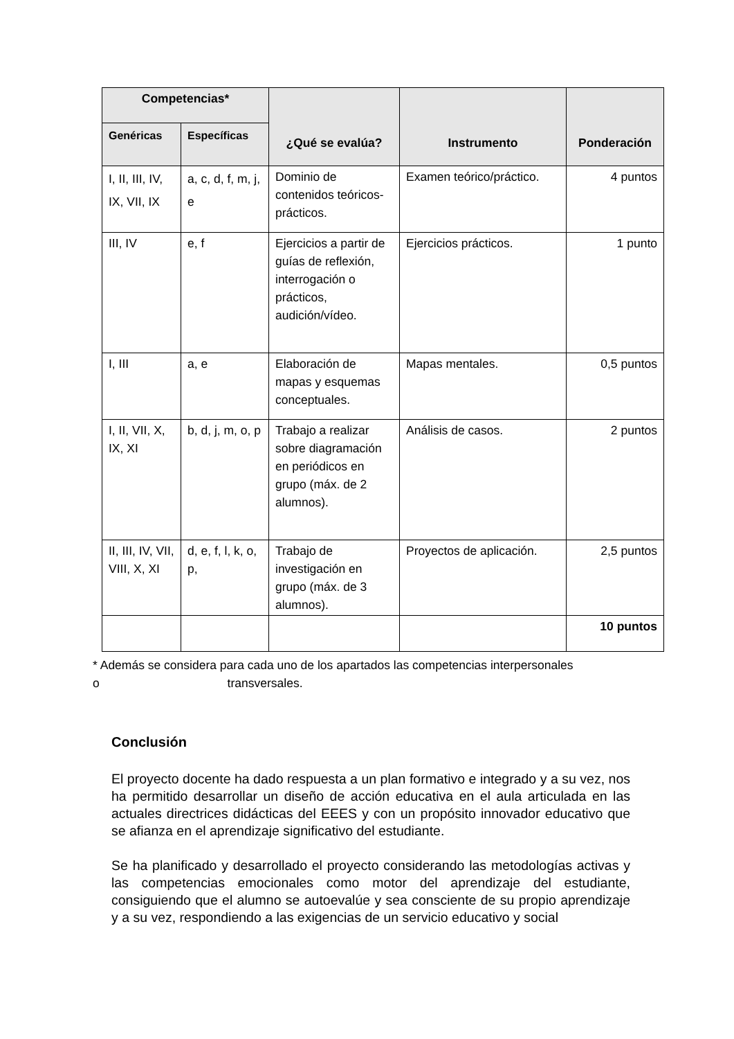| Competencias* | | ¿Qué se evalúa? | Instrumento | Ponderación |
| --- | --- | --- | --- | --- |
| Genéricas | Específicas | | | |
| I, II, III, IV, IX, VII, IX | a, c, d, f, m, j, e | Dominio de contenidos teóricos-prácticos. | Examen teórico/práctico. | 4 puntos |
| III, IV | e, f | Ejercicios a partir de guías de reflexión, interrogación o prácticos, audición/vídeo. | Ejercicios prácticos. | 1 punto |
| I, III | a, e | Elaboración de mapas y esquemas conceptuales. | Mapas mentales. | 0,5 puntos |
| I, II, VII, X, IX, XI | b, d, j, m, o, p | Trabajo a realizar sobre diagramación en periódicos en grupo (máx. de 2 alumnos). | Análisis de casos. | 2 puntos |
| II, III, IV, VII, VIII, X, XI | d, e, f, l, k, o, p, | Trabajo de investigación en grupo (máx. de 3 alumnos). | Proyectos de aplicación. | 2,5 puntos |
| | | | | 10 puntos |
* Además se considera para cada uno de los apartados las competencias interpersonales
o transversales.
Conclusión
El proyecto docente ha dado respuesta a un plan formativo e integrado y a su vez, nos ha permitido desarrollar un diseño de acción educativa en el aula articulada en las actuales directrices didácticas del EEES y con un propósito innovador educativo que se afianza en el aprendizaje significativo del estudiante.
Se ha planificado y desarrollado el proyecto considerando las metodologías activas y las competencias emocionales como motor del aprendizaje del estudiante, consiguiendo que el alumno se autoevalúe y sea consciente de su propio aprendizaje y a su vez, respondiendo a las exigencias de un servicio educativo y social